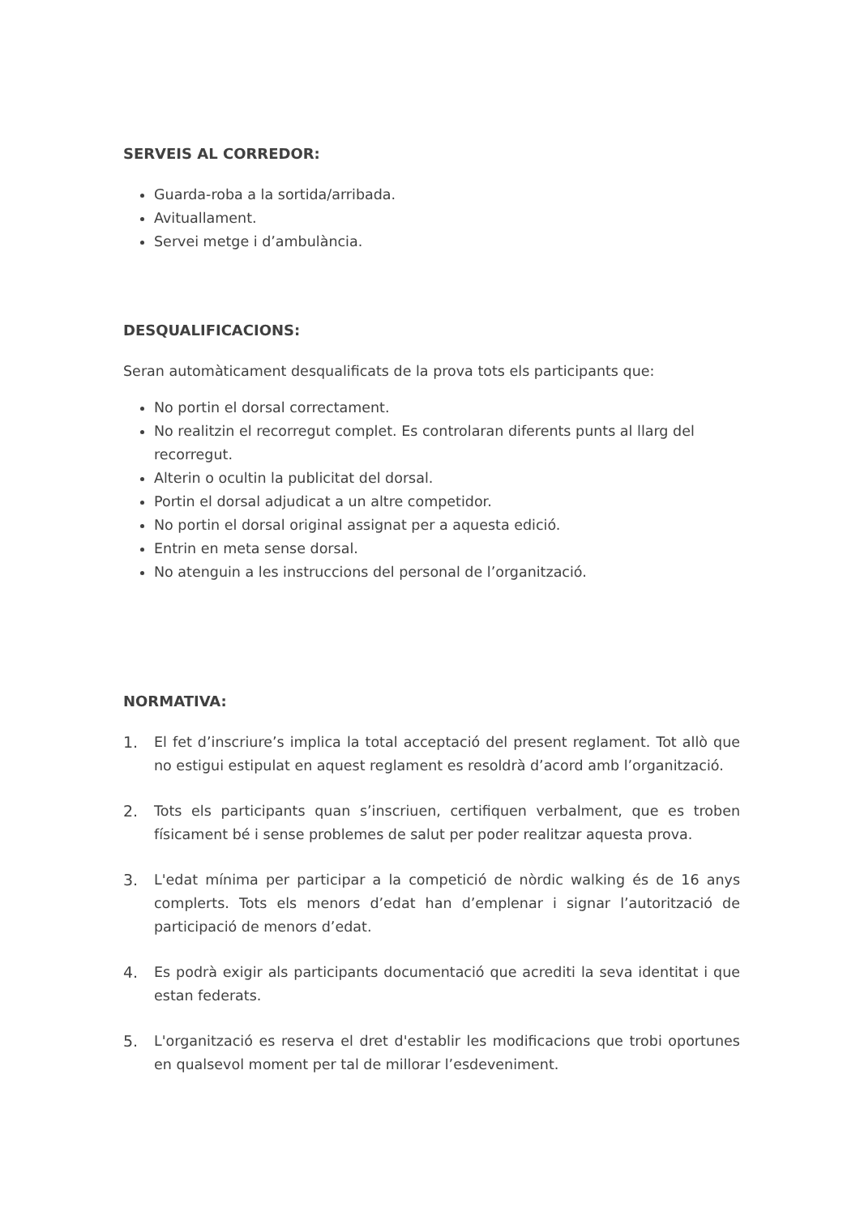SERVEIS AL CORREDOR:
Guarda-roba a la sortida/arribada.
Avituallament.
Servei metge i d’ambulància.
DESQUALIFICACIONS:
Seran automàticament desqualificats de la prova tots els participants que:
No portin el dorsal correctament.
No realitzin el recorregut complet. Es controlaran diferents punts al llarg del recorregut.
Alterin o ocultin la publicitat del dorsal.
Portin el dorsal adjudicat a un altre competidor.
No portin el dorsal original assignat per a aquesta edició.
Entrin en meta sense dorsal.
No atenguin a les instruccions del personal de l’organització.
NORMATIVA:
1. El fet d’inscriure’s implica la total acceptació del present reglament. Tot allò que no estigui estipulat en aquest reglament es resoldrà d’acord amb l’organització.
2. Tots els participants quan s’inscriuen, certifiquen verbalment, que es troben físicament bé i sense problemes de salut per poder realitzar aquesta prova.
3. L'edat mínima per participar a la competició de nòrdic walking és de 16 anys complerts. Tots els menors d’edat han d’emplenar i signar l’autorització de participació de menors d’edat.
4. Es podrà exigir als participants documentació que acrediti la seva identitat i que estan federats.
5. L'organització es reserva el dret d'establir les modificacions que trobi oportunes en qualsevol moment per tal de millorar l’esdeveniment.